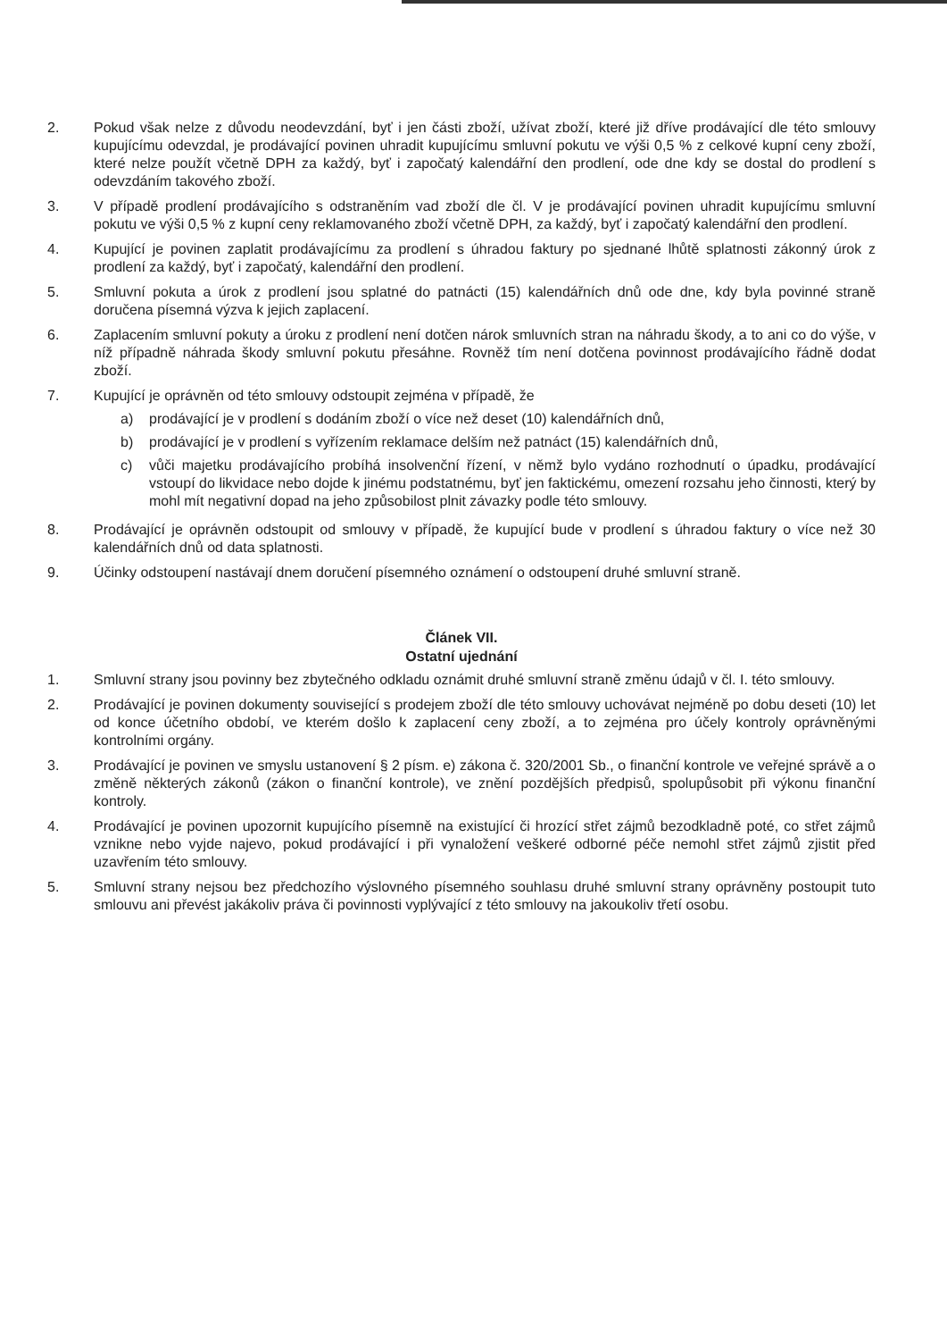2. Pokud však nelze z důvodu neodevzdání, byť i jen části zboží, užívat zboží, které již dříve prodávající dle této smlouvy kupujícímu odevzdal, je prodávající povinen uhradit kupujícímu smluvní pokutu ve výši 0,5 % z celkové kupní ceny zboží, které nelze použít včetně DPH za každý, byť i započatý kalendářní den prodlení, ode dne kdy se dostal do prodlení s odevzdáním takového zboží.
3. V případě prodlení prodávajícího s odstraněním vad zboží dle čl. V je prodávající povinen uhradit kupujícímu smluvní pokutu ve výši 0,5 % z kupní ceny reklamovaného zboží včetně DPH, za každý, byť i započatý kalendářní den prodlení.
4. Kupující je povinen zaplatit prodávajícímu za prodlení s úhradou faktury po sjednané lhůtě splatnosti zákonný úrok z prodlení za každý, byť i započatý, kalendářní den prodlení.
5. Smluvní pokuta a úrok z prodlení jsou splatné do patnácti (15) kalendářních dnů ode dne, kdy byla povinné straně doručena písemná výzva k jejich zaplacení.
6. Zaplacením smluvní pokuty a úroku z prodlení není dotčen nárok smluvních stran na náhradu škody, a to ani co do výše, v níž případně náhrada škody smluvní pokutu přesáhne. Rovněž tím není dotčena povinnost prodávajícího řádně dodat zboží.
7. Kupující je oprávněn od této smlouvy odstoupit zejména v případě, že
a) prodávající je v prodlení s dodáním zboží o více než deset (10) kalendářních dnů,
b) prodávající je v prodlení s vyřízením reklamace delším než patnáct (15) kalendářních dnů,
c) vůči majetku prodávajícího probíhá insolvenční řízení, v němž bylo vydáno rozhodnutí o úpadku, prodávající vstoupí do likvidace nebo dojde k jinému podstatnému, byť jen faktickému, omezení rozsahu jeho činnosti, který by mohl mít negativní dopad na jeho způsobilost plnit závazky podle této smlouvy.
8. Prodávající je oprávněn odstoupit od smlouvy v případě, že kupující bude v prodlení s úhradou faktury o více než 30 kalendářních dnů od data splatnosti.
9. Účinky odstoupení nastávají dnem doručení písemného oznámení o odstoupení druhé smluvní straně.
Článek VII.
Ostatní ujednání
1. Smluvní strany jsou povinny bez zbytečného odkladu oznámit druhé smluvní straně změnu údajů v čl. I. této smlouvy.
2. Prodávající je povinen dokumenty související s prodejem zboží dle této smlouvy uchovávat nejméně po dobu deseti (10) let od konce účetního období, ve kterém došlo k zaplacení ceny zboží, a to zejména pro účely kontroly oprávněnými kontrolními orgány.
3. Prodávající je povinen ve smyslu ustanovení § 2 písm. e) zákona č. 320/2001 Sb., o finanční kontrole ve veřejné správě a o změně některých zákonů (zákon o finanční kontrole), ve znění pozdějších předpisů, spolupůsobit při výkonu finanční kontroly.
4. Prodávající je povinen upozornit kupujícího písemně na existující či hrozící střet zájmů bezodkladně poté, co střet zájmů vznikne nebo vyjde najevo, pokud prodávající i při vynaložení veškeré odborné péče nemohl střet zájmů zjistit před uzavřením této smlouvy.
5. Smluvní strany nejsou bez předchozího výslovného písemného souhlasu druhé smluvní strany oprávněny postoupit tuto smlouvu ani převést jakákoliv práva či povinnosti vyplývající z této smlouvy na jakoukoliv třetí osobu.